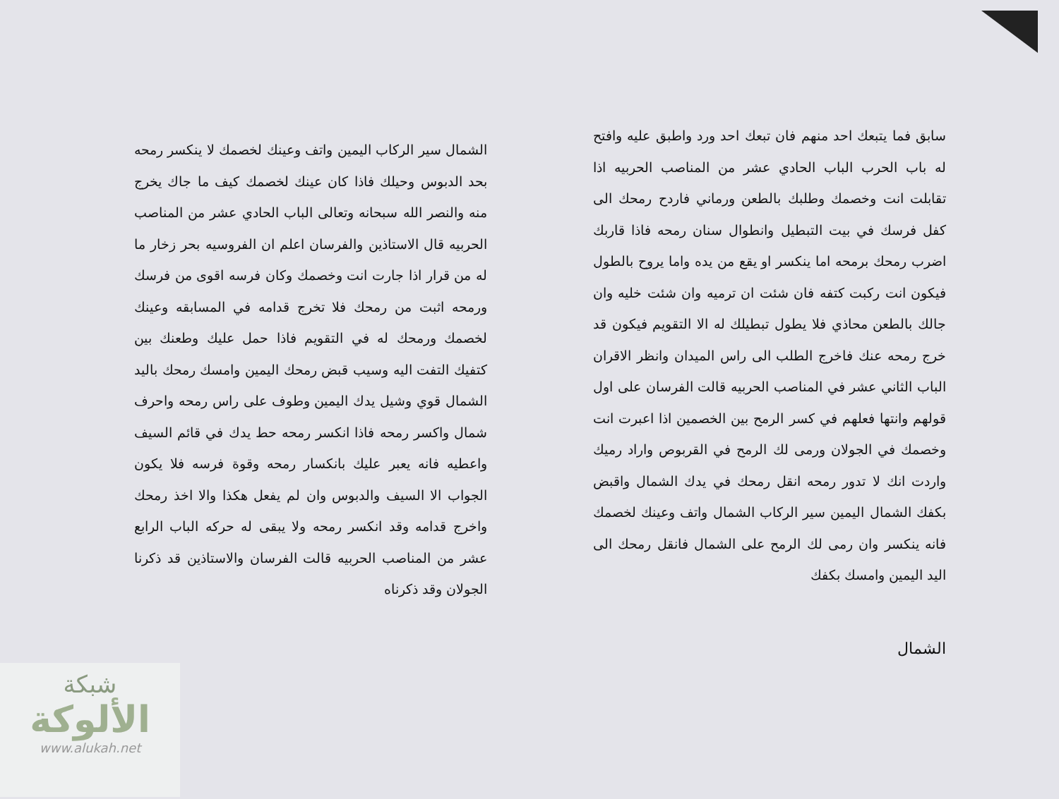الشمال سير الركاب اليمين واتف وعينك لخصمك لا ينكسر رمحه بحد الدبوس وحيلك فاذا كان عينك لخصمك كيف ما جاك يخرج منه والنصر الله سبحانه وتعالى الباب الحادي عشر من المناصب الحربيه قال الاستاذين والفرسان اعلم ان الفروسيه بحر زخار ما له من قرار اذا جارت انت وخصمك وكان فرسه اقوى من فرسك ورمحه اثبت من رمحك فلا تخرج قدامه في المسابقه وعينك لخصمك ورمحك له في التقويم فاذا حمل عليك وطعنك بين كتفيك التفت اليه وسيب قبض رمحك اليمين وامسك رمحك باليد الشمال قوي وشيل يدك اليمين وطوف على راس رمحه واحرف شمال واكسر رمحه فاذا انكسر رمحه حط يدك في قائم السيف واعطيه فانه يعبر عليك بانكسار رمحه وقوة فرسه فلا يكون الجواب الا السيف والدبوس وان لم يفعل هكذا والا اخذ رمحك واخرج قدامه وقد انكسر رمحه ولا يبقى له حركه الباب الرابع عشر من المناصب الحربيه قالت الفرسان والاستاذين قد ذكرنا الجولان وقد ذكرناه
سابق فما يتبعك احد منهم فان تبعك احد ورد واطبق عليه وافتح له باب الحرب الباب الحادي عشر من المناصب الحربيه اذا تقابلت انت وخصمك وطلبك بالطعن ورماني فاردح رمحك الى كفل فرسك في بيت التبطيل وانطوال سنان رمحه فاذا قاربك اضرب رمحك برمحه اما ينكسر او يقع من يده واما يروح بالطول فيكون انت ركبت كتفه فان شئت ان ترميه وان شئت خليه وان جالك بالطعن محاذي فلا يطول تبطيلك له الا التقويم فيكون قد خرج رمحه عنك فاخرج الطلب الى راس الميدان وانظر الاقران الباب الثاني عشر في المناصب الحربيه قالت الفرسان على اول قولهم وانتها فعلهم في كسر الرمح بين الخصمين اذا اعبرت انت وخصمك في الجولان ورمى لك الرمح في القربوص واراد رميك واردت انك لا تدور رمحه انقل رمحك في يدك الشمال واقبض بكفك الشمال اليمين سير الركاب الشمال واتف وعينك لخصمك فانه ينكسر وان رمى لك الرمح على الشمال فانقل رمحك الى اليد اليمين وامسك بكفك
الشمال
شبكة
الألوكة
www.alukah.net